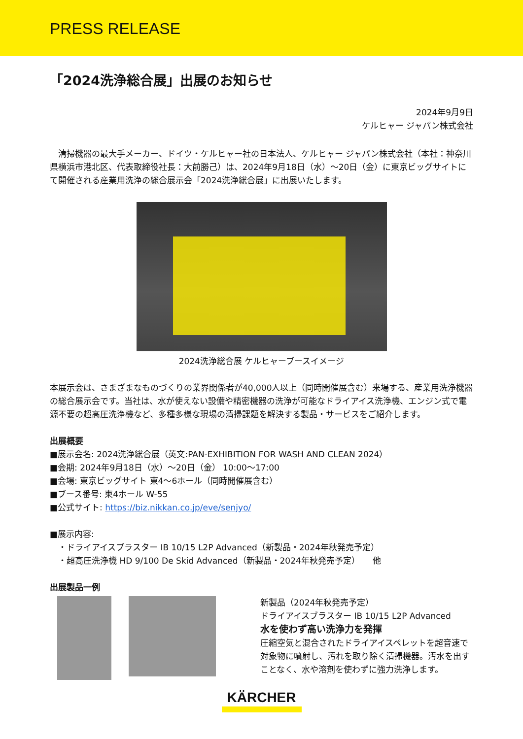PRESS RELEASE
「2024洗浄総合展」出展のお知らせ
2024年9月9日
ケルヒャー ジャパン株式会社
　清掃機器の最大手メーカー、ドイツ・ケルヒャー社の日本法人、ケルヒャー ジャパン株式会社（本社：神奈川県横浜市港北区、代表取締役社長：大前勝己）は、2024年9月18日（水）～20日（金）に東京ビッグサイトにて開催される産業用洗浄の総合展示会「2024洗浄総合展」に出展いたします。
2024洗浄総合展 ケルヒャーブースイメージ
本展示会は、さまざまなものづくりの業界関係者が40,000人以上（同時開催展含む）来場する、産業用洗浄機器の総合展示会です。当社は、水が使えない設備や精密機器の洗浄が可能なドライアイス洗浄機、エンジン式で電源不要の超高圧洗浄機など、多種多様な現場の清掃課題を解決する製品・サービスをご紹介します。
出展概要
■展示会名: 2024洗浄総合展（英文:PAN-EXHIBITION FOR WASH AND CLEAN 2024）
■会期: 2024年9月18日（水）～20日（金） 10:00～17:00
■会場: 東京ビッグサイト 東4～6ホール（同時開催展含む）
■ブース番号: 東4ホール W-55
■公式サイト: https://biz.nikkan.co.jp/eve/senjyo/
■展示内容:
　・ドライアイスブラスター IB 10/15 L2P Advanced（新製品・2024年秋発売予定）
　・超高圧洗浄機 HD 9/100 De Skid Advanced（新製品・2024年秋発売予定）　　他
出展製品一例
新製品（2024年秋発売予定）
ドライアイスブラスター IB 10/15 L2P Advanced
水を使わず高い洗浄力を発揮
圧縮空気と混合されたドライアイスペレットを超音速で対象物に噴射し、汚れを取り除く清掃機器。汚水を出すことなく、水や溶剤を使わずに強力洗浄します。
KÄRCHER